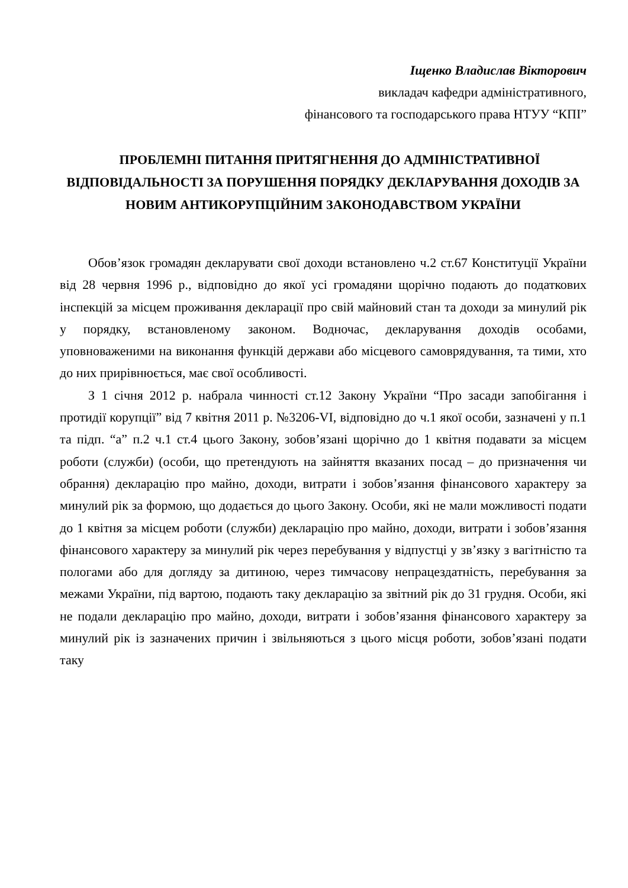Іщенко Владислав Вікторович
викладач кафедри адміністративного,
фінансового та господарського права НТУУ “КПІ”
ПРОБЛЕМНІ ПИТАННЯ ПРИТЯГНЕННЯ ДО АДМІНІСТРАТИВНОЇ ВІДПОВІДАЛЬНОСТІ ЗА ПОРУШЕННЯ ПОРЯДКУ ДЕКЛАРУВАННЯ ДОХОДІВ ЗА НОВИМ АНТИКОРУПЦІЙНИМ ЗАКОНОДАВСТВОМ УКРАЇНИ
Обов’язок громадян декларувати свої доходи встановлено ч.2 ст.67 Конституції України від 28 червня 1996 р., відповідно до якої усі громадяни щорічно подають до податкових інспекцій за місцем проживання декларації про свій майновий стан та доходи за минулий рік у порядку, встановленому законом. Водночас, декларування доходів особами, уповноваженими на виконання функцій держави або місцевого самоврядування, та тими, хто до них прирівнюється, має свої особливості.
З 1 січня 2012 р. набрала чинності ст.12 Закону України “Про засади запобігання і протидії корупції” від 7 квітня 2011 р. №3206-VI, відповідно до ч.1 якої особи, зазначені у п.1 та підп. “а” п.2 ч.1 ст.4 цього Закону, зобов’язані щорічно до 1 квітня подавати за місцем роботи (служби) (особи, що претендують на зайняття вказаних посад – до призначення чи обрання) декларацію про майно, доходи, витрати і зобов’язання фінансового характеру за минулий рік за формою, що додається до цього Закону. Особи, які не мали можливості подати до 1 квітня за місцем роботи (служби) декларацію про майно, доходи, витрати і зобов’язання фінансового характеру за минулий рік через перебування у відпустці у зв’язку з вагітністю та пологами або для догляду за дитиною, через тимчасову непрацездатність, перебування за межами України, під вартою, подають таку декларацію за звітний рік до 31 грудня. Особи, які не подали декларацію про майно, доходи, витрати і зобов’язання фінансового характеру за минулий рік із зазначених причин і звільняються з цього місця роботи, зобов’язані подати таку